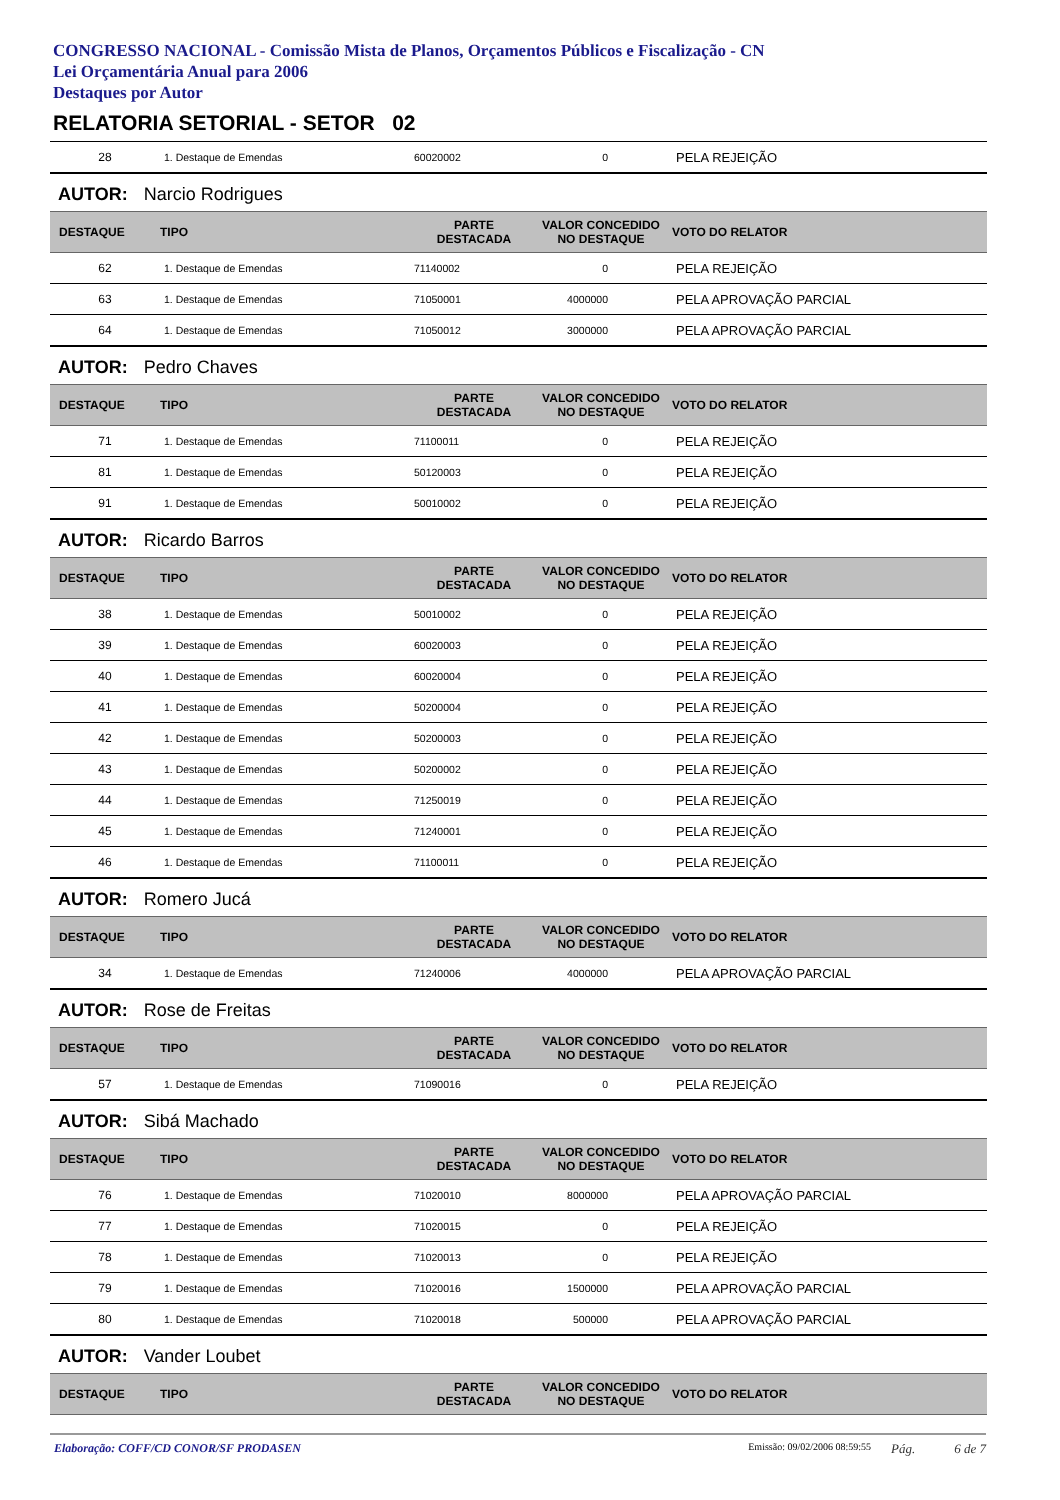CONGRESSO NACIONAL - Comissão Mista de Planos, Orçamentos Públicos e Fiscalização - CN
Lei Orçamentária Anual para 2006
Destaques por Autor
RELATORIA SETORIAL - SETOR 02
| 28 | 1. Destaque de Emendas | 60020002 | 0 | PELA REJEIÇÃO |
AUTOR: Narcio Rodrigues
| DESTAQUE | TIPO | PARTE DESTACADA | VALOR CONCEDIDO NO DESTAQUE | VOTO DO RELATOR |
| --- | --- | --- | --- | --- |
| 62 | 1. Destaque de Emendas | 71140002 | 0 | PELA REJEIÇÃO |
| 63 | 1. Destaque de Emendas | 71050001 | 4000000 | PELA APROVAÇÃO PARCIAL |
| 64 | 1. Destaque de Emendas | 71050012 | 3000000 | PELA APROVAÇÃO PARCIAL |
AUTOR: Pedro Chaves
| DESTAQUE | TIPO | PARTE DESTACADA | VALOR CONCEDIDO NO DESTAQUE | VOTO DO RELATOR |
| --- | --- | --- | --- | --- |
| 71 | 1. Destaque de Emendas | 71100011 | 0 | PELA REJEIÇÃO |
| 81 | 1. Destaque de Emendas | 50120003 | 0 | PELA REJEIÇÃO |
| 91 | 1. Destaque de Emendas | 50010002 | 0 | PELA REJEIÇÃO |
AUTOR: Ricardo Barros
| DESTAQUE | TIPO | PARTE DESTACADA | VALOR CONCEDIDO NO DESTAQUE | VOTO DO RELATOR |
| --- | --- | --- | --- | --- |
| 38 | 1. Destaque de Emendas | 50010002 | 0 | PELA REJEIÇÃO |
| 39 | 1. Destaque de Emendas | 60020003 | 0 | PELA REJEIÇÃO |
| 40 | 1. Destaque de Emendas | 60020004 | 0 | PELA REJEIÇÃO |
| 41 | 1. Destaque de Emendas | 50200004 | 0 | PELA REJEIÇÃO |
| 42 | 1. Destaque de Emendas | 50200003 | 0 | PELA REJEIÇÃO |
| 43 | 1. Destaque de Emendas | 50200002 | 0 | PELA REJEIÇÃO |
| 44 | 1. Destaque de Emendas | 71250019 | 0 | PELA REJEIÇÃO |
| 45 | 1. Destaque de Emendas | 71240001 | 0 | PELA REJEIÇÃO |
| 46 | 1. Destaque de Emendas | 71100011 | 0 | PELA REJEIÇÃO |
AUTOR: Romero Jucá
| DESTAQUE | TIPO | PARTE DESTACADA | VALOR CONCEDIDO NO DESTAQUE | VOTO DO RELATOR |
| --- | --- | --- | --- | --- |
| 34 | 1. Destaque de Emendas | 71240006 | 4000000 | PELA APROVAÇÃO PARCIAL |
AUTOR: Rose de Freitas
| DESTAQUE | TIPO | PARTE DESTACADA | VALOR CONCEDIDO NO DESTAQUE | VOTO DO RELATOR |
| --- | --- | --- | --- | --- |
| 57 | 1. Destaque de Emendas | 71090016 | 0 | PELA REJEIÇÃO |
AUTOR: Sibá Machado
| DESTAQUE | TIPO | PARTE DESTACADA | VALOR CONCEDIDO NO DESTAQUE | VOTO DO RELATOR |
| --- | --- | --- | --- | --- |
| 76 | 1. Destaque de Emendas | 71020010 | 8000000 | PELA APROVAÇÃO PARCIAL |
| 77 | 1. Destaque de Emendas | 71020015 | 0 | PELA REJEIÇÃO |
| 78 | 1. Destaque de Emendas | 71020013 | 0 | PELA REJEIÇÃO |
| 79 | 1. Destaque de Emendas | 71020016 | 1500000 | PELA APROVAÇÃO PARCIAL |
| 80 | 1. Destaque de Emendas | 71020018 | 500000 | PELA APROVAÇÃO PARCIAL |
AUTOR: Vander Loubet
| DESTAQUE | TIPO | PARTE DESTACADA | VALOR CONCEDIDO NO DESTAQUE | VOTO DO RELATOR |
| --- | --- | --- | --- | --- |
Elaboração: COFF/CD CONOR/SF PRODASEN Emissão: 09/02/2006 08:59:55 Pág. 6 de 7